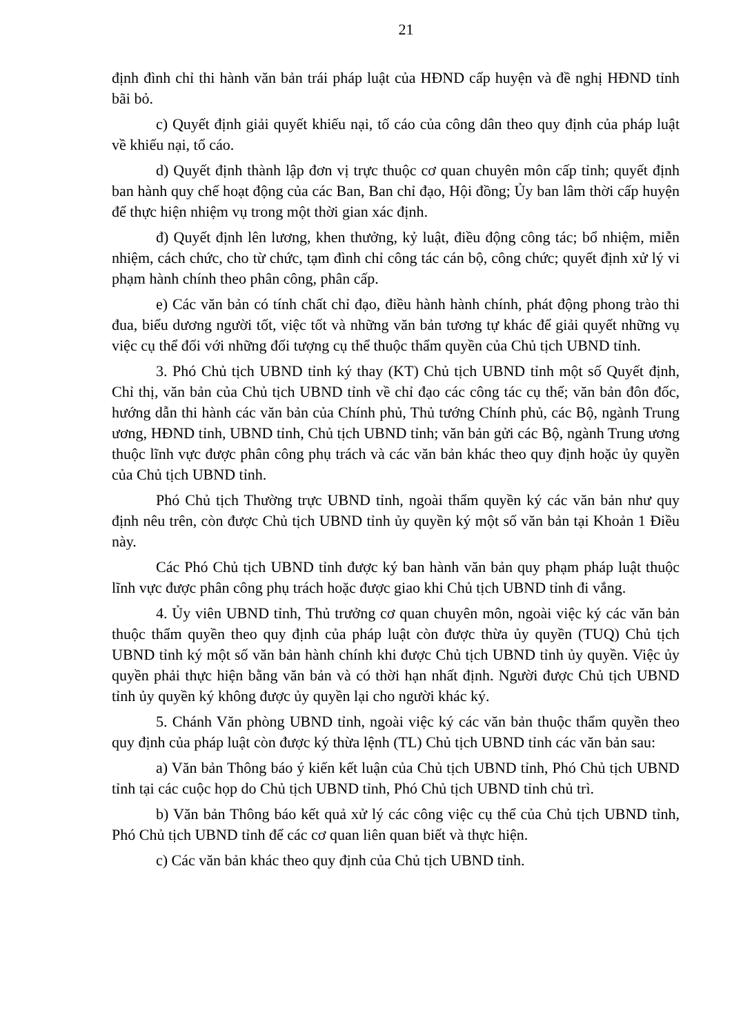21
định đình chỉ thi hành văn bản trái pháp luật của HĐND cấp huyện và đề nghị HĐND tỉnh bãi bỏ.
c) Quyết định giải quyết khiếu nại, tố cáo của công dân theo quy định của pháp luật về khiếu nại, tố cáo.
d) Quyết định thành lập đơn vị trực thuộc cơ quan chuyên môn cấp tỉnh; quyết định ban hành quy chế hoạt động của các Ban, Ban chỉ đạo, Hội đồng; Ủy ban lâm thời cấp huyện để thực hiện nhiệm vụ trong một thời gian xác định.
đ) Quyết định lên lương, khen thưởng, kỷ luật, điều động công tác; bổ nhiệm, miễn nhiệm, cách chức, cho từ chức, tạm đình chỉ công tác cán bộ, công chức; quyết định xử lý vi phạm hành chính theo phân công, phân cấp.
e) Các văn bản có tính chất chỉ đạo, điều hành hành chính, phát động phong trào thi đua, biểu dương người tốt, việc tốt và những văn bản tương tự khác để giải quyết những vụ việc cụ thể đối với những đối tượng cụ thể thuộc thẩm quyền của Chủ tịch UBND tỉnh.
3. Phó Chủ tịch UBND tỉnh ký thay (KT) Chủ tịch UBND tỉnh một số Quyết định, Chỉ thị, văn bản của Chủ tịch UBND tỉnh về chỉ đạo các công tác cụ thể; văn bản đôn đốc, hướng dẫn thi hành các văn bản của Chính phủ, Thủ tướng Chính phủ, các Bộ, ngành Trung ương, HĐND tỉnh, UBND tỉnh, Chủ tịch UBND tỉnh; văn bản gửi các Bộ, ngành Trung ương thuộc lĩnh vực được phân công phụ trách và các văn bản khác theo quy định hoặc ủy quyền của Chủ tịch UBND tỉnh.
Phó Chủ tịch Thường trực UBND tỉnh, ngoài thẩm quyền ký các văn bản như quy định nêu trên, còn được Chủ tịch UBND tỉnh ủy quyền ký một số văn bản tại Khoản 1 Điều này.
Các Phó Chủ tịch UBND tỉnh được ký ban hành văn bản quy phạm pháp luật thuộc lĩnh vực được phân công phụ trách hoặc được giao khi Chủ tịch UBND tỉnh đi vắng.
4. Ủy viên UBND tỉnh, Thủ trưởng cơ quan chuyên môn, ngoài việc ký các văn bản thuộc thẩm quyền theo quy định của pháp luật còn được thừa ủy quyền (TUQ) Chủ tịch UBND tỉnh ký một số văn bản hành chính khi được Chủ tịch UBND tỉnh ủy quyền. Việc ủy quyền phải thực hiện bằng văn bản và có thời hạn nhất định. Người được Chủ tịch UBND tỉnh ủy quyền ký không được ủy quyền lại cho người khác ký.
5. Chánh Văn phòng UBND tỉnh, ngoài việc ký các văn bản thuộc thẩm quyền theo quy định của pháp luật còn được ký thừa lệnh (TL) Chủ tịch UBND tỉnh các văn bản sau:
a) Văn bản Thông báo ý kiến kết luận của Chủ tịch UBND tỉnh, Phó Chủ tịch UBND tỉnh tại các cuộc họp do Chủ tịch UBND tỉnh, Phó Chủ tịch UBND tỉnh chủ trì.
b) Văn bản Thông báo kết quả xử lý các công việc cụ thể của Chủ tịch UBND tỉnh, Phó Chủ tịch UBND tỉnh để các cơ quan liên quan biết và thực hiện.
c) Các văn bản khác theo quy định của Chủ tịch UBND tỉnh.